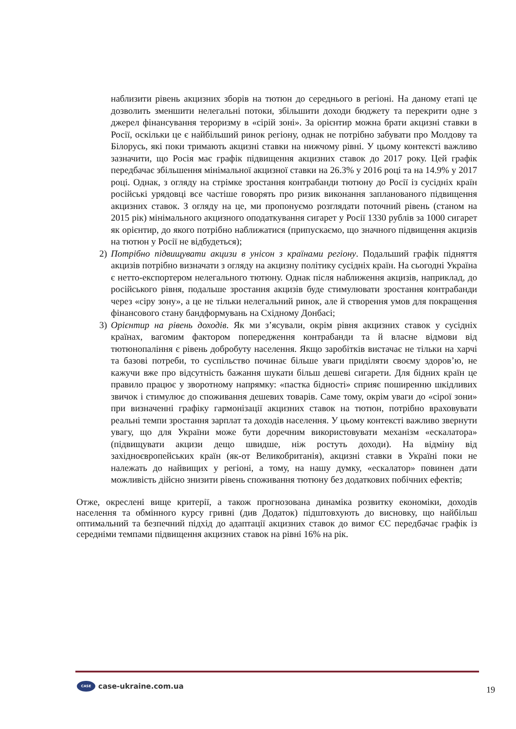наблизити рівень акцизних зборів на тютюн до середнього в регіоні. На даному етапі це дозволить зменшити нелегальні потоки, збільшити доходи бюджету та перекрити одне з джерел фінансування тероризму в «сірій зоні». За орієнтир можна брати акцизні ставки в Росії, оскільки це є найбільший ринок регіону, однак не потрібно забувати про Молдову та Білорусь, які поки тримають акцизні ставки на нижчому рівні. У цьому контексті важливо зазначити, що Росія має графік підвищення акцизних ставок до 2017 року. Цей графік передбачає збільшення мінімальної акцизної ставки на 26.3% у 2016 році та на 14.9% у 2017 році. Однак, з огляду на стрімке зростання контрабанди тютюну до Росії із сусідніх країн російські урядовці все частіше говорять про ризик виконання запланованого підвищення акцизних ставок. З огляду на це, ми пропонуємо розглядати поточний рівень (станом на 2015 рік) мінімального акцизного оподаткування сигарет у Росії 1330 рублів за 1000 сигарет як орієнтир, до якого потрібно наближатися (припускаємо, що значного підвищення акцизів на тютюн у Росії не відбудеться);
2) Потрібно підвищувати акцизи в унісон з країнами регіону. Подальший графік підняття акцизів потрібно визначати з огляду на акцизну політику сусідніх країн. На сьогодні Україна є нетто-експортером нелегального тютюну. Однак після наближення акцизів, наприклад, до російського рівня, подальше зростання акцизів буде стимулювати зростання контрабанди через «сіру зону», а це не тільки нелегальний ринок, але й створення умов для покращення фінансового стану бандформувань на Східному Донбасі;
3) Орієнтир на рівень доходів. Як ми з’ясували, окрім рівня акцизних ставок у сусідніх країнах, вагомим фактором попередження контрабанди та й власне відмови від тютюнопаління є рівень добробуту населення. Якщо заробітків вистачає не тільки на харчі та базові потреби, то суспільство починає більше уваги приділяти своєму здоров’ю, не кажучи вже про відсутність бажання шукати більш дешеві сигарети. Для бідних країн це правило працює у зворотному напрямку: «пастка бідності» сприяє поширенню шкідливих звичок і стимулює до споживання дешевих товарів. Саме тому, окрім уваги до «сірої зони» при визначенні графіку гармонізації акцизних ставок на тютюн, потрібно враховувати реальні темпи зростання зарплат та доходів населення. У цьому контексті важливо звернути увагу, що для України може бути доречним використовувати механізм «ескалатора» (підвищувати акцизи дещо швидше, ніж ростуть доходи). На відміну від західноєвропейських країн (як-от Великобританія), акцизні ставки в Україні поки не належать до найвищих у регіоні, а тому, на нашу думку, «ескалатор» повинен дати можливість дійсно знизити рівень споживання тютюну без додаткових побічних ефектів;
Отже, окреслені вище критерії, а також прогнозована динаміка розвитку економіки, доходів населення та обмінного курсу гривні (див Додаток) підштовхують до висновку, що найбільш оптимальний та безпечний підхід до адаптації акцизних ставок до вимог ЄС передбачає графік із середніми темпами підвищення акцизних ставок на рівні 16% на рік.
CASE case-ukraine.com.ua 19